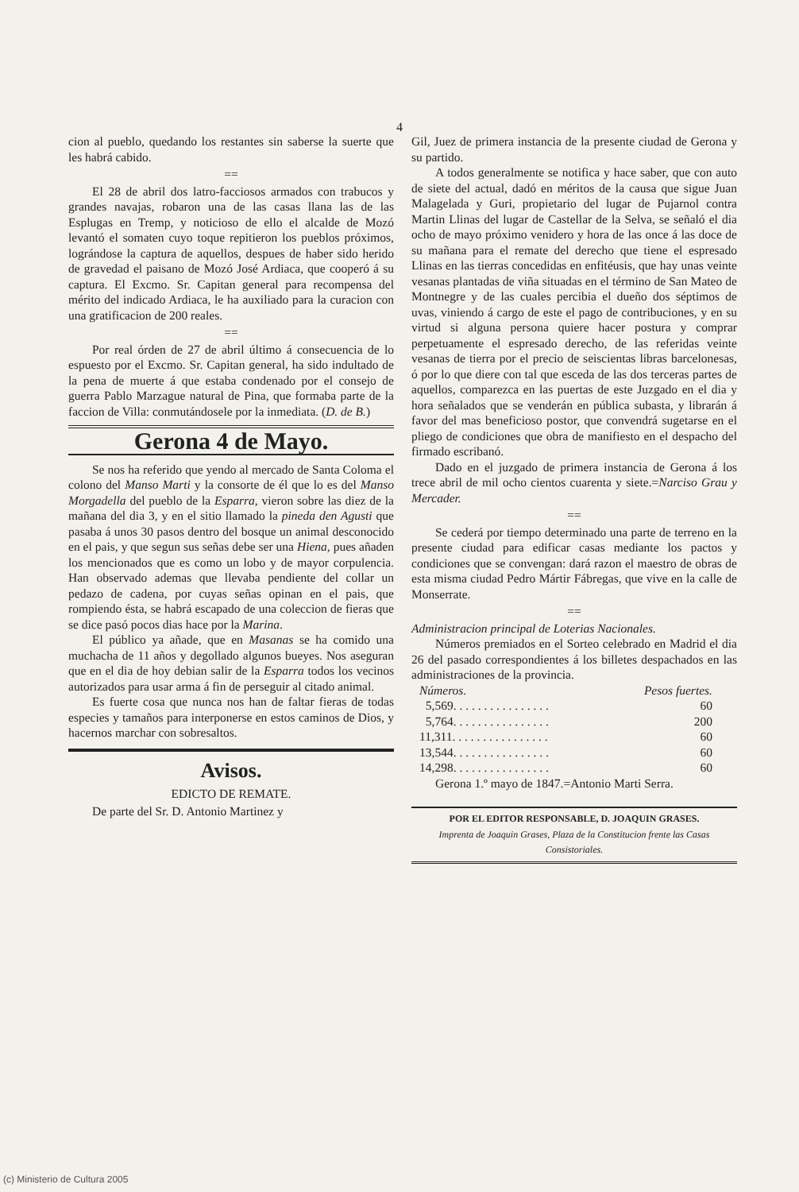4
cion al pueblo, quedando los restantes sin saberse la suerte que les habrá cabido.
==
El 28 de abril dos latro-facciosos armados con trabucos y grandes navajas, robaron una de las casas llana las de las Esplugas en Tremp, y noticioso de ello el alcalde de Mozó levantó el somaten cuyo toque repitieron los pueblos próximos, lográndose la captura de aquellos, despues de haber sido herido de gravedad el paisano de Mozó José Ardiaca, que cooperó á su captura. El Excmo. Sr. Capitan general para recompensa del mérito del indicado Ardiaca, le ha auxiliado para la curacion con una gratificacion de 200 reales.
==
Por real órden de 27 de abril último á consecuencia de lo espuesto por el Excmo. Sr. Capitan general, ha sido indultado de la pena de muerte á que estaba condenado por el consejo de guerra Pablo Marzague natural de Pina, que formaba parte de la faccion de Villa: conmutándosele por la inmediata. (D. de B.)
Gerona 4 de Mayo.
Se nos ha referido que yendo al mercado de Santa Coloma el colono del Manso Marti y la consorte de él que lo es del Manso Morgadella del pueblo de la Esparra, vieron sobre las diez de la mañana del dia 3, y en el sitio llamado la pineda den Agusti que pasaba á unos 30 pasos dentro del bosque un animal desconocido en el pais, y que segun sus señas debe ser una Hiena, pues añaden los mencionados que es como un lobo y de mayor corpulencia. Han observado ademas que llevaba pendiente del collar un pedazo de cadena, por cuyas señas opinan en el pais, que rompiendo ésta, se habrá escapado de una coleccion de fieras que se dice pasó pocos dias hace por la Marina.
El público ya añade, que en Masanas se ha comido una muchacha de 11 años y degollado algunos bueyes. Nos aseguran que en el dia de hoy debian salir de la Esparra todos los vecinos autorizados para usar arma á fin de perseguir al citado animal.
Es fuerte cosa que nunca nos han de faltar fieras de todas especies y tamaños para interponerse en estos caminos de Dios, y hacernos marchar con sobresaltos.
Avisos.
EDICTO DE REMATE.
De parte del Sr. D. Antonio Martinez y
Gil, Juez de primera instancia de la presente ciudad de Gerona y su partido.
A todos generalmente se notifica y hace saber, que con auto de siete del actual, dadó en méritos de la causa que sigue Juan Malagelada y Guri, propietario del lugar de Pujarnol contra Martin Llinas del lugar de Castellar de la Selva, se señaló el dia ocho de mayo próximo venidero y hora de las once á las doce de su mañana para el remate del derecho que tiene el espresado Llinas en las tierras concedidas en enfitéusis, que hay unas veinte vesanas plantadas de viña situadas en el término de San Mateo de Montnegre y de las cuales percibia el dueño dos séptimos de uvas, viniendo á cargo de este el pago de contribuciones, y en su virtud si alguna persona quiere hacer postura y comprar perpetuamente el espresado derecho, de las referidas veinte vesanas de tierra por el precio de seiscientas libras barcelonesas, ó por lo que diere con tal que esceda de las dos terceras partes de aquellos, comparezca en las puertas de este Juzgado en el dia y hora señalados que se venderán en pública subasta, y librarán á favor del mas beneficioso postor, que convendrá sugetarse en el pliego de condiciones que obra de manifiesto en el despacho del firmado escribanó.
Dado en el juzgado de primera instancia de Gerona á los trece abril de mil ocho cientos cuarenta y siete.=Narciso Grau y Mercader.
==
Se cederá por tiempo determinado una parte de terreno en la presente ciudad para edificar casas mediante los pactos y condiciones que se convengan: dará razon el maestro de obras de esta misma ciudad Pedro Mártir Fábregas, que vive en la calle de Monserrate.
==
Administracion principal de Loterias Nacionales.
Números premiados en el Sorteo celebrado en Madrid el dia 26 del pasado correspondientes á los billetes despachados en las administraciones de la provincia.
| Números. | Pesos fuertes. |
| --- | --- |
| 5,569. . . . . . . . . . . . . . . . | 60 |
| 5,764. . . . . . . . . . . . . . . . | 200 |
| 11,311. . . . . . . . . . . . . . . . | 60 |
| 13,544. . . . . . . . . . . . . . . . | 60 |
| 14,298. . . . . . . . . . . . . . . . | 60 |
Gerona 1.º mayo de 1847.=Antonio Marti Serra.
POR EL EDITOR RESPONSABLE, D. JOAQUIN GRASES.
Imprenta de Joaquin Grases, Plaza de la Constitucion frente las Casas Consistoriales.
(c) Ministerio de Cultura 2005